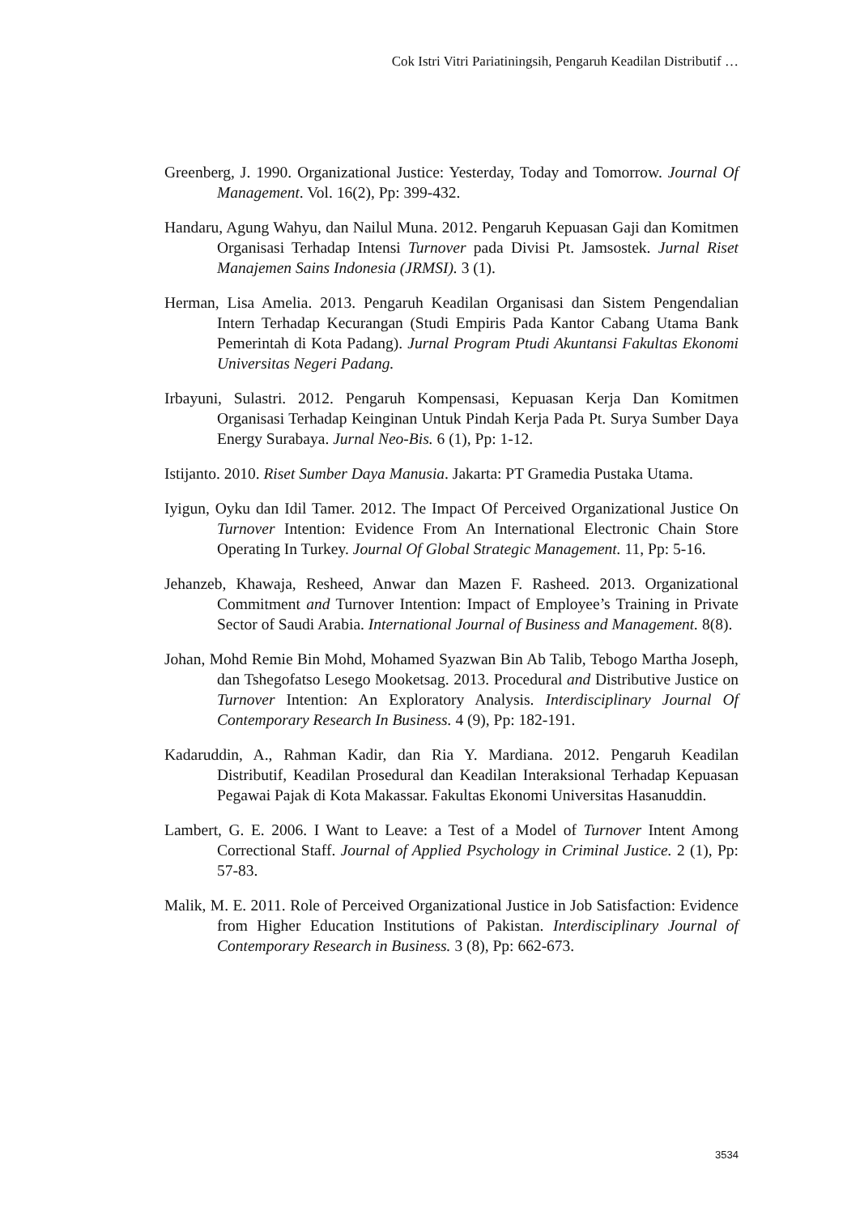Cok Istri Vitri Pariatiningsih, Pengaruh Keadilan Distributif …
Greenberg, J. 1990. Organizational Justice: Yesterday, Today and Tomorrow. Journal Of Management. Vol. 16(2), Pp: 399-432.
Handaru, Agung Wahyu, dan Nailul Muna. 2012. Pengaruh Kepuasan Gaji dan Komitmen Organisasi Terhadap Intensi Turnover pada Divisi Pt. Jamsostek. Jurnal Riset Manajemen Sains Indonesia (JRMSI). 3 (1).
Herman, Lisa Amelia. 2013. Pengaruh Keadilan Organisasi dan Sistem Pengendalian Intern Terhadap Kecurangan (Studi Empiris Pada Kantor Cabang Utama Bank Pemerintah di Kota Padang). Jurnal Program Ptudi Akuntansi Fakultas Ekonomi Universitas Negeri Padang.
Irbayuni, Sulastri. 2012. Pengaruh Kompensasi, Kepuasan Kerja Dan Komitmen Organisasi Terhadap Keinginan Untuk Pindah Kerja Pada Pt. Surya Sumber Daya Energy Surabaya. Jurnal Neo-Bis. 6 (1), Pp: 1-12.
Istijanto. 2010. Riset Sumber Daya Manusia. Jakarta: PT Gramedia Pustaka Utama.
Iyigun, Oyku dan Idil Tamer. 2012. The Impact Of Perceived Organizational Justice On Turnover Intention: Evidence From An International Electronic Chain Store Operating In Turkey. Journal Of Global Strategic Management. 11, Pp: 5-16.
Jehanzeb, Khawaja, Resheed, Anwar dan Mazen F. Rasheed. 2013. Organizational Commitment and Turnover Intention: Impact of Employee’s Training in Private Sector of Saudi Arabia. International Journal of Business and Management. 8(8).
Johan, Mohd Remie Bin Mohd, Mohamed Syazwan Bin Ab Talib, Tebogo Martha Joseph, dan Tshegofatso Lesego Mooketsag. 2013. Procedural and Distributive Justice on Turnover Intention: An Exploratory Analysis. Interdisciplinary Journal Of Contemporary Research In Business. 4 (9), Pp: 182-191.
Kadaruddin, A., Rahman Kadir, dan Ria Y. Mardiana. 2012. Pengaruh Keadilan Distributif, Keadilan Prosedural dan Keadilan Interaksional Terhadap Kepuasan Pegawai Pajak di Kota Makassar. Fakultas Ekonomi Universitas Hasanuddin.
Lambert, G. E. 2006. I Want to Leave: a Test of a Model of Turnover Intent Among Correctional Staff. Journal of Applied Psychology in Criminal Justice. 2 (1), Pp: 57-83.
Malik, M. E. 2011. Role of Perceived Organizational Justice in Job Satisfaction: Evidence from Higher Education Institutions of Pakistan. Interdisciplinary Journal of Contemporary Research in Business. 3 (8), Pp: 662-673.
3534